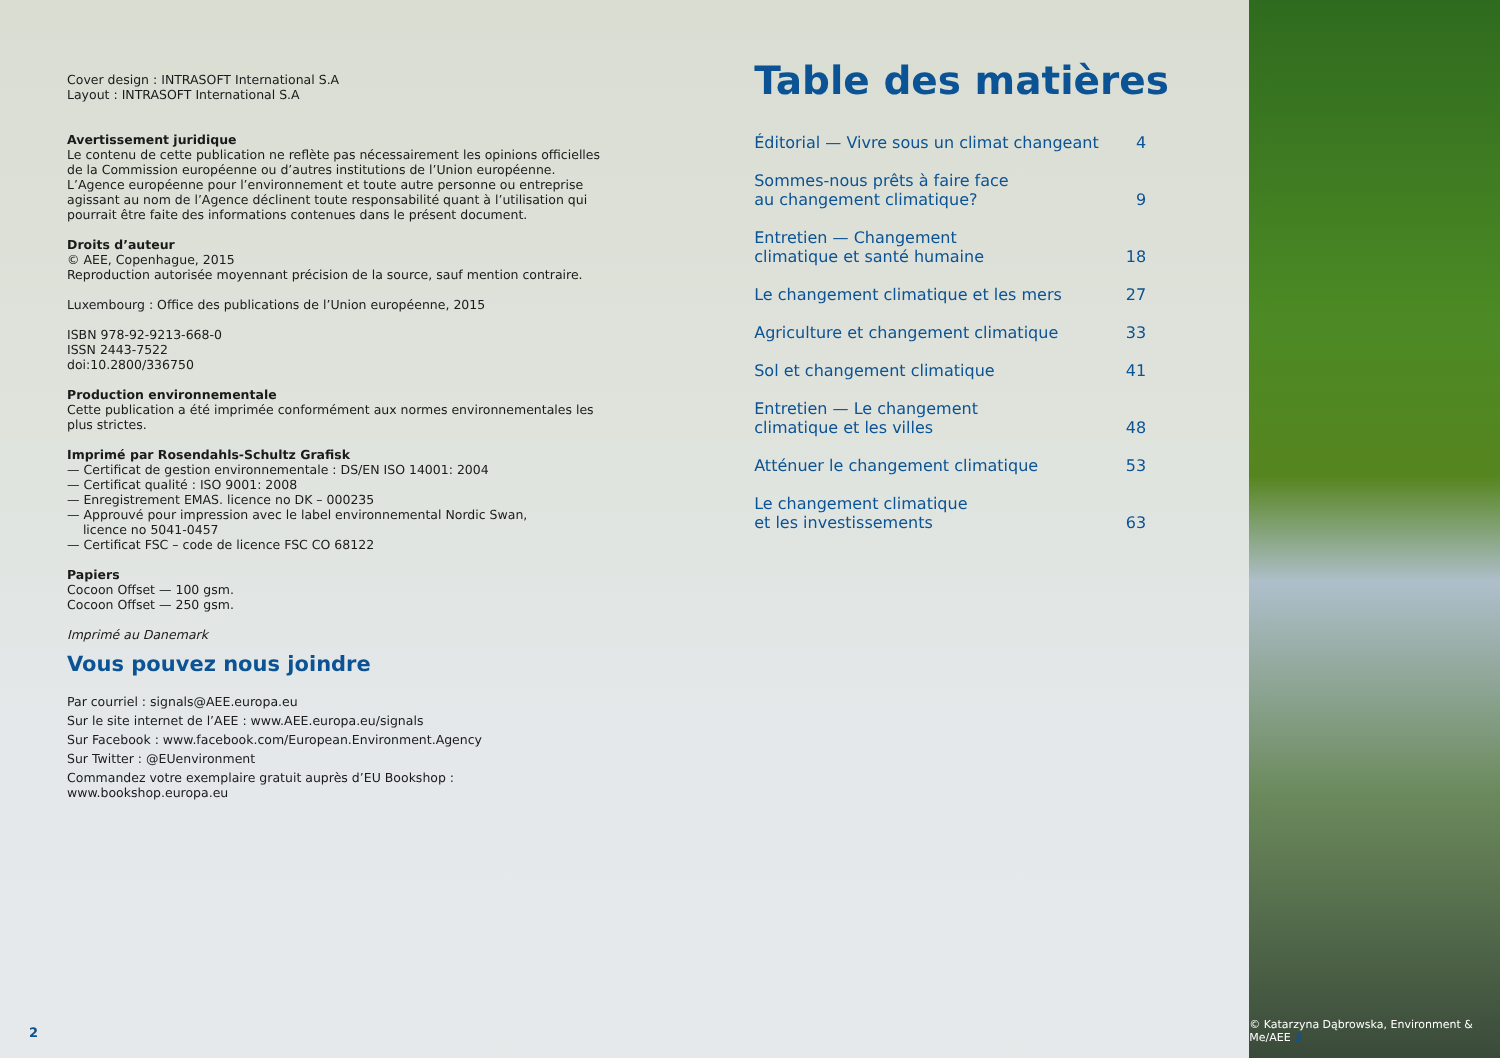Cover design : INTRASOFT International S.A
Layout : INTRASOFT International S.A
Avertissement juridique
Le contenu de cette publication ne reflète pas nécessairement les opinions officielles de la Commission européenne ou d’autres institutions de l’Union européenne. L’Agence européenne pour l’environnement et toute autre personne ou entreprise agissant au nom de l’Agence déclinent toute responsabilité quant à l’utilisation qui pourrait être faite des informations contenues dans le présent document.
Droits d’auteur
© AEE, Copenhague, 2015
Reproduction autorisée moyennant précision de la source, sauf mention contraire.
Luxembourg : Office des publications de l’Union européenne, 2015
ISBN 978-92-9213-668-0
ISSN 2443-7522
doi:10.2800/336750
Production environnementale
Cette publication a été imprimée conformément aux normes environnementales les plus strictes.
Imprimé par Rosendahls-Schultz Grafisk
— Certificat de gestion environnementale : DS/EN ISO 14001: 2004
— Certificat qualité : ISO 9001: 2008
— Enregistrement EMAS. licence no DK – 000235
— Approuvé pour impression avec le label environnemental Nordic Swan,
licence no 5041-0457
— Certificat FSC – code de licence FSC CO 68122
Papiers
Cocoon Offset — 100 gsm.
Cocoon Offset — 250 gsm.
Imprimé au Danemark
Vous pouvez nous joindre
Par courriel : signals@AEE.europa.eu
Sur le site internet de l’AEE : www.AEE.europa.eu/signals
Sur Facebook : www.facebook.com/European.Environment.Agency
Sur Twitter : @EUenvironment
Commandez votre exemplaire gratuit auprès d’EU Bookshop : www.bookshop.europa.eu
2
Table des matières
Éditorial — Vivre sous un climat changeant 4
Sommes-nous prêts à faire face
au changement climatique? 9
Entretien — Changement
climatique et santé humaine 18
Le changement climatique et les mers 27
Agriculture et changement climatique 33
Sol et changement climatique 41
Entretien — Le changement
climatique et les villes 48
Atténuer le changement climatique 53
Le changement climatique
et les investissements 63
© Katarzyna Dąbrowska, Environment & Me/AEE 3